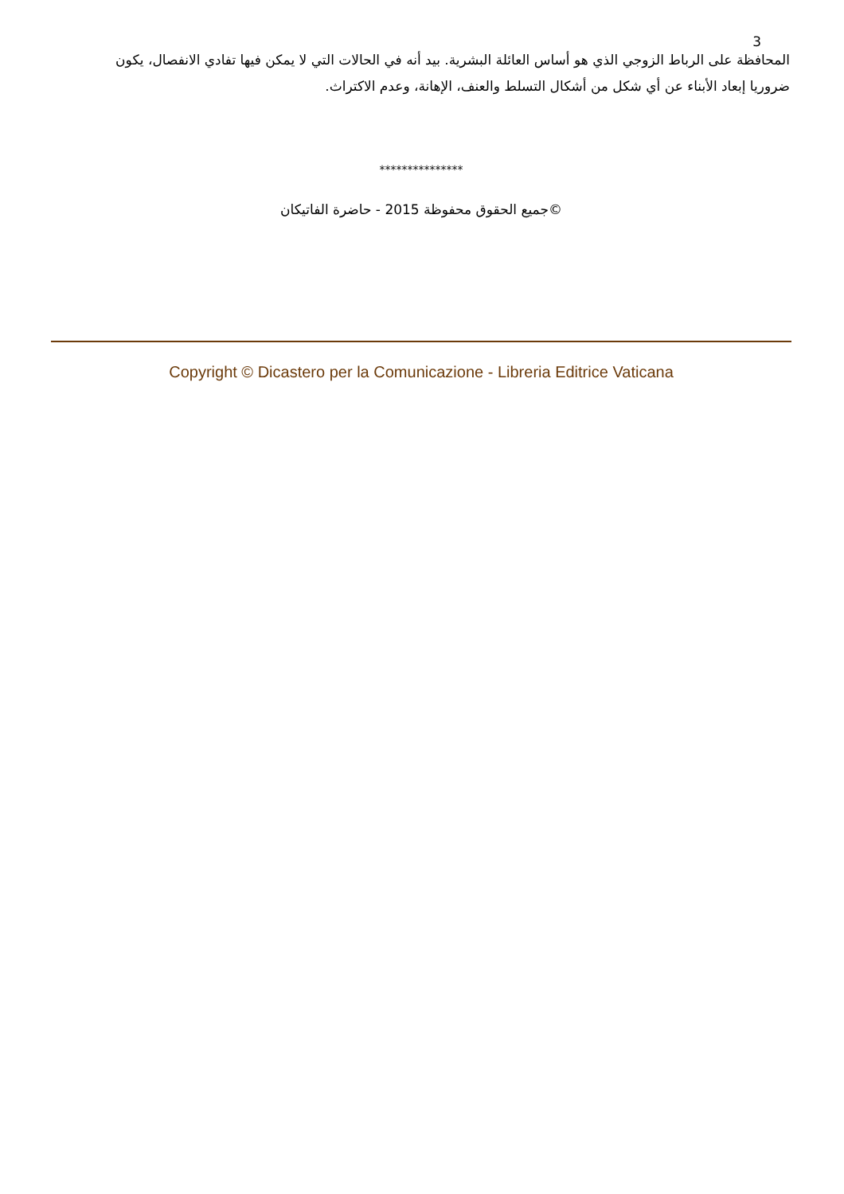3
المحافظة على الرباط الزوجي الذي هو أساس العائلة البشرية. بيد أنه في الحالات التي لا يمكن فيها تفادي الانفصال، يكون ضروريا إبعاد الأبناء عن أي شكل من أشكال التسلط والعنف، الإهانة، وعدم الاكتراث.
***************
©جميع الحقوق محفوظة 2015 - حاضرة الفاتيكان
Copyright © Dicastero per la Comunicazione - Libreria Editrice Vaticana